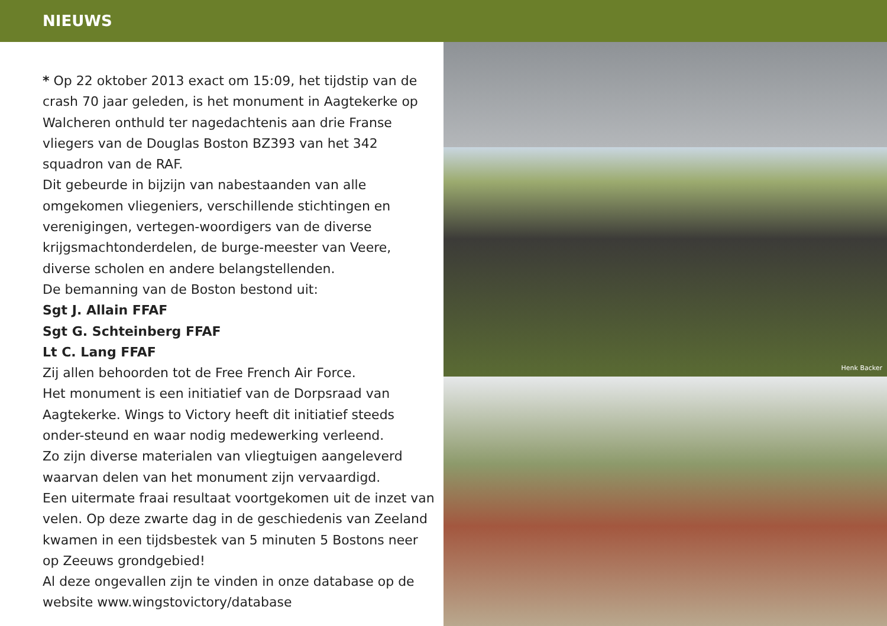NIEUWS
* Op 22 oktober 2013 exact om 15:09, het tijdstip van de crash 70 jaar geleden, is het monument in Aagtekerke op Walcheren onthuld ter nagedachtenis aan drie Franse vliegers van de Douglas Boston BZ393 van het 342 squadron van de RAF.
Dit gebeurde in bijzijn van nabestaanden van alle omgekomen vliegeniers, verschillende stichtingen en verenigingen, vertegen-woordigers van de diverse krijgsmachtonderdelen, de burge-meester van Veere, diverse scholen en andere belangstellenden.
De bemanning van de Boston bestond uit:
Sgt J. Allain FFAF
Sgt G. Schteinberg FFAF
Lt C. Lang FFAF
Zij allen behoorden tot de Free French Air Force.
Het monument is een initiatief van de Dorpsraad van Aagtekerke. Wings to Victory heeft dit initiatief steeds onder-steund en waar nodig medewerking verleend.
Zo zijn diverse materialen van vliegtuigen aangeleverd waarvan delen van het monument zijn vervaardigd.
Een uitermate fraai resultaat voortgekomen uit de inzet van velen. Op deze zwarte dag in de geschiedenis van Zeeland kwamen in een tijdsbestek van 5 minuten 5 Bostons neer op Zeeuws grondgebied!
Al deze ongevallen zijn te vinden in onze database op de website www.wingstovictory/database
Henk Backer